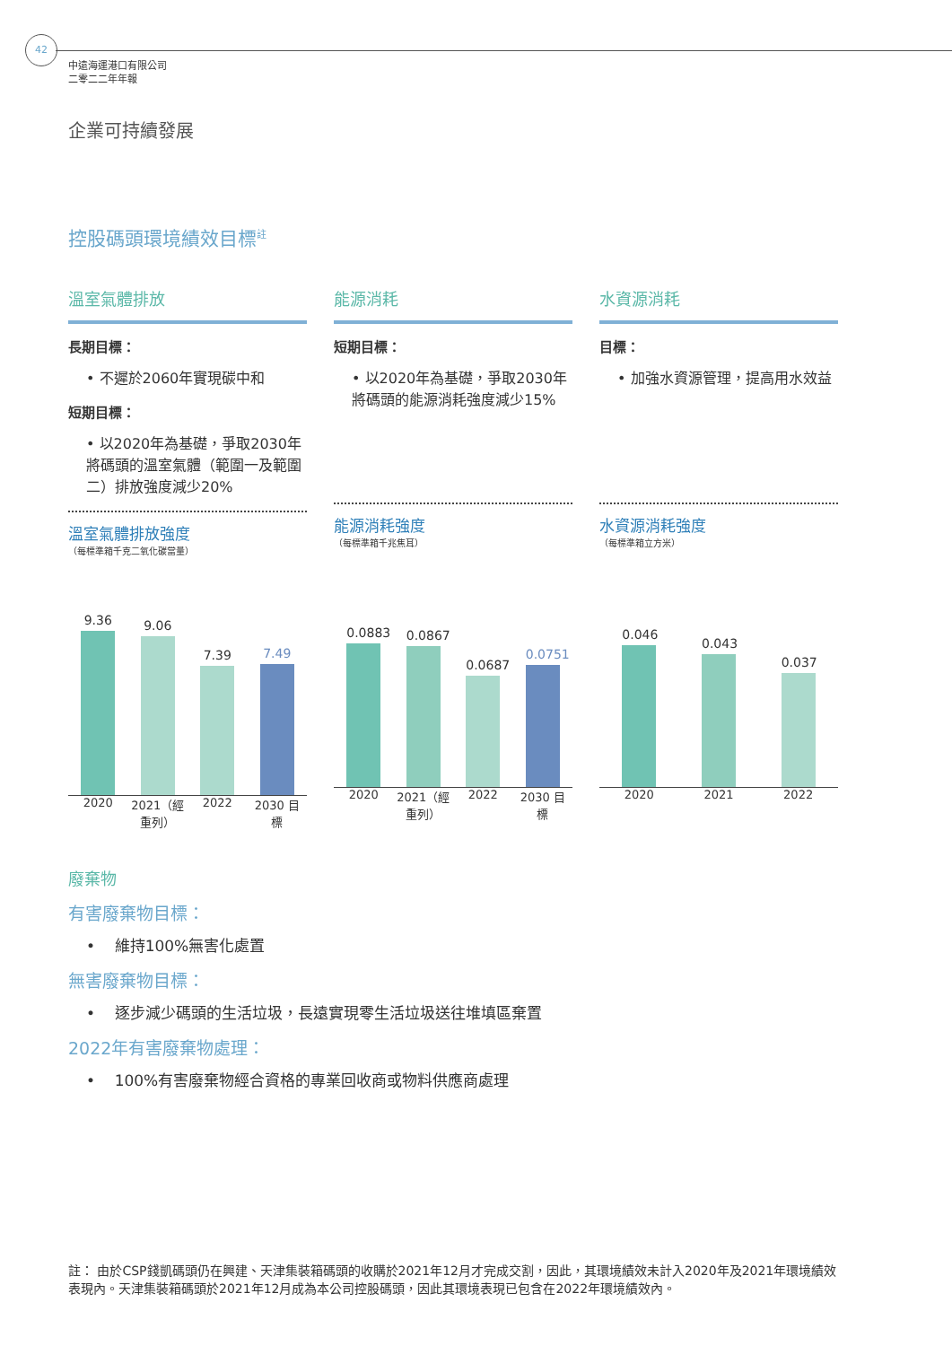42
中遠海運港口有限公司
二零二二年年報
企業可持續發展
控股碼頭環境績效目標<sup>註</sup>
溫室氣體排放
長期目標：
• 不遲於2060年實現碳中和
短期目標：
• 以2020年為基礎，爭取2030年將碼頭的溫室氣體（範圍一及範圍二）排放強度減少20%
溫室氣體排放強度
（每標準箱千克二氧化碳當量）
9.36
9.06
7.39
7.49
2020 2021（經重列） 2022 2030 目標
能源消耗
短期目標：
• 以2020年為基礎，爭取2030年將碼頭的能源消耗強度減少15%
能源消耗強度
（每標準箱千兆焦耳）
0.0883
0.0867
0.0687
0.0751
2020 2021（經重列） 2022 2030 目標
水資源消耗
目標：
• 加強水資源管理，提高用水效益
水資源消耗強度
（每標準箱立方米）
0.046
0.043
0.037
2020 2021 2022
廢棄物
有害廢棄物目標：
• 維持100%無害化處置
無害廢棄物目標：
• 逐步減少碼頭的生活垃圾，長遠實現零生活垃圾送往堆填區棄置
2022年有害廢棄物處理：
• 100%有害廢棄物經合資格的專業回收商或物料供應商處理
註： 由於CSP錢凱碼頭仍在興建、天津集裝箱碼頭的收購於2021年12月才完成交割，因此，其環境績效未計入2020年及2021年環境績效表現內。天津集裝箱碼頭於2021年12月成為本公司控股碼頭，因此其環境表現已包含在2022年環境績效內。